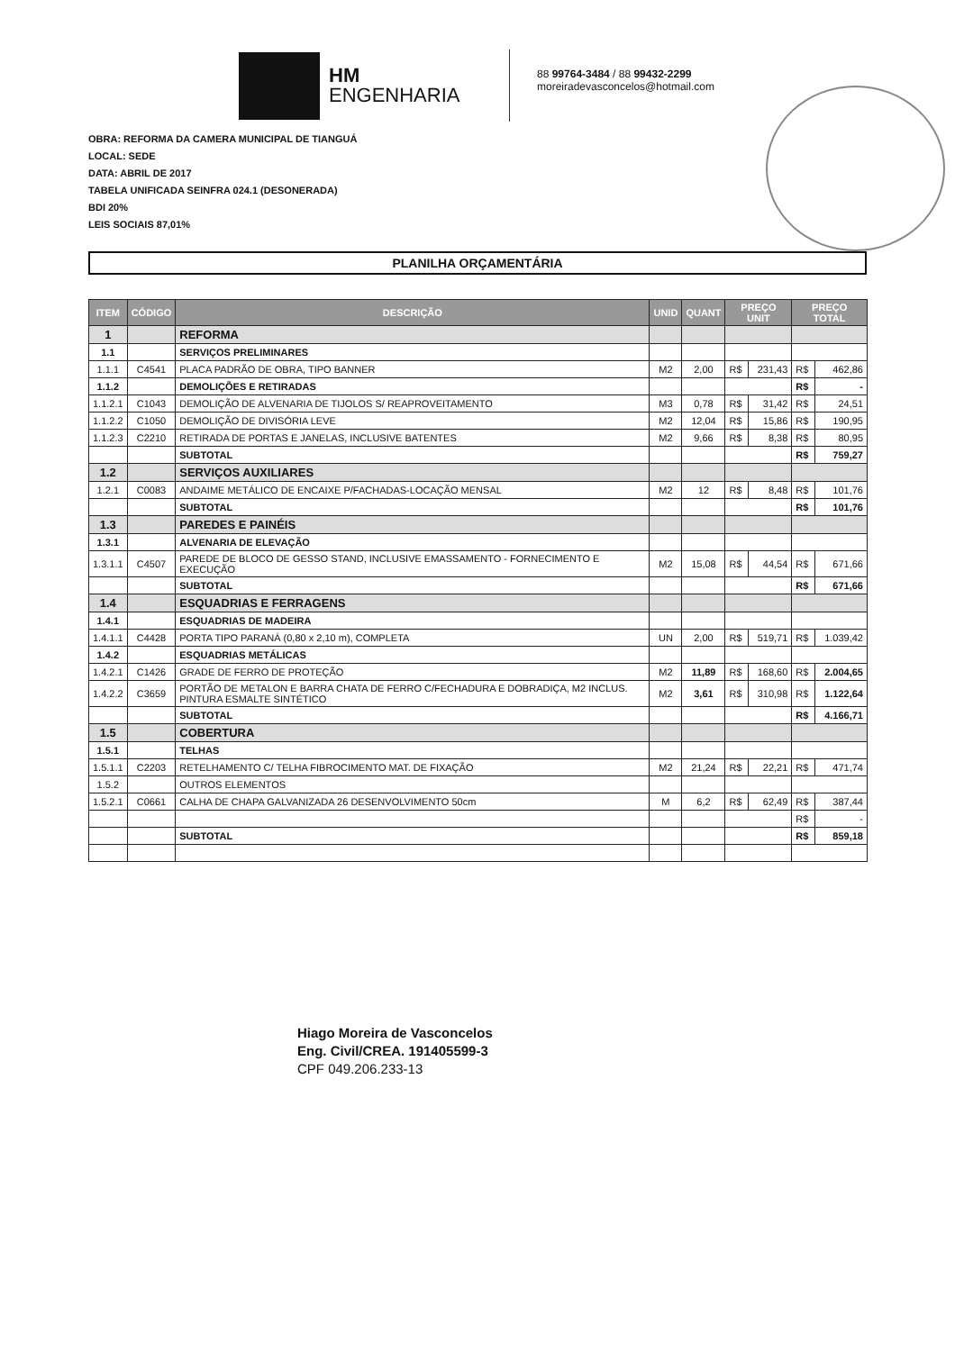HM
ENGENHARIA
88 99764-3484 / 88 99432-2299
moreiradevasconcelos@hotmail.com
OBRA: REFORMA DA CAMERA MUNICIPAL DE TIANGUÁ
LOCAL: SEDE
DATA: ABRIL DE 2017
TABELA UNIFICADA SEINFRA 024.1 (DESONERADA)
BDI 20%
LEIS SOCIAIS 87,01%
PLANILHA ORÇAMENTÁRIA
| ITEM | CÓDIGO | DESCRIÇÃO | UNID | QUANT | PREÇO UNIT | | PREÇO TOTAL | |
| --- | --- | --- | --- | --- | --- | --- | --- | --- |
| 1 | | REFORMA | | | | | | |
| 1.1 | | SERVIÇOS PRELIMINARES | | | | | | |
| 1.1.1 | C4541 | PLACA PADRÃO DE OBRA, TIPO BANNER | M2 | 2,00 | R$ | 231,43 | R$ | 462,86 |
| 1.1.2 | | DEMOLIÇÕES E RETIRADAS | | | | | R$ | - |
| 1.1.2.1 | C1043 | DEMOLIÇÃO DE ALVENARIA DE TIJOLOS S/ REAPROVEITAMENTO | M3 | 0,78 | R$ | 31,42 | R$ | 24,51 |
| 1.1.2.2 | C1050 | DEMOLIÇÃO DE DIVISÓRIA LEVE | M2 | 12,04 | R$ | 15,86 | R$ | 190,95 |
| 1.1.2.3 | C2210 | RETIRADA DE PORTAS E JANELAS, INCLUSIVE BATENTES | M2 | 9,66 | R$ | 8,38 | R$ | 80,95 |
| | | SUBTOTAL | | | | | R$ | 759,27 |
| 1.2 | | SERVIÇOS AUXILIARES | | | | | | |
| 1.2.1 | C0083 | ANDAIME METÁLICO DE ENCAIXE P/FACHADAS-LOCAÇÃO MENSAL | M2 | 12 | R$ | 8,48 | R$ | 101,76 |
| | | SUBTOTAL | | | | | R$ | 101,76 |
| 1.3 | | PAREDES E PAINÉIS | | | | | | |
| 1.3.1 | | ALVENARIA DE ELEVAÇÃO | | | | | | |
| 1.3.1.1 | C4507 | PAREDE DE BLOCO DE GESSO STAND, INCLUSIVE EMASSAMENTO - FORNECIMENTO E EXECUÇÃO | M2 | 15,08 | R$ | 44,54 | R$ | 671,66 |
| | | SUBTOTAL | | | | | R$ | 671,66 |
| 1.4 | | ESQUADRIAS E FERRAGENS | | | | | | |
| 1.4.1 | | ESQUADRIAS DE MADEIRA | | | | | | |
| 1.4.1.1 | C4428 | PORTA TIPO PARANÁ (0,80 x 2,10 m), COMPLETA | UN | 2,00 | R$ | 519,71 | R$ | 1.039,42 |
| 1.4.2 | | ESQUADRIAS METÁLICAS | | | | | | |
| 1.4.2.1 | C1426 | GRADE DE FERRO DE PROTEÇÃO | M2 | 11,89 | R$ | 168,60 | R$ | 2.004,65 |
| 1.4.2.2 | C3659 | PORTÃO DE METALON E BARRA CHATA DE FERRO C/FECHADURA E DOBRADIÇA, M2 INCLUS. PINTURA ESMALTE SINTÉTICO | M2 | 3,61 | R$ | 310,98 | R$ | 1.122,64 |
| | | SUBTOTAL | | | | | R$ | 4.166,71 |
| 1.5 | | COBERTURA | | | | | | |
| 1.5.1 | | TELHAS | | | | | | |
| 1.5.1.1 | C2203 | RETELHAMENTO C/ TELHA FIBROCIMENTO MAT. DE FIXAÇÃO | M2 | 21,24 | R$ | 22,21 | R$ | 471,74 |
| 1.5.2 | | OUTROS ELEMENTOS | | | | | | |
| 1.5.2.1 | C0661 | CALHA DE CHAPA GALVANIZADA 26 DESENVOLVIMENTO 50cm | M | 6,2 | R$ | 62,49 | R$ | 387,44 |
| | | | | | | | R$ | - |
| | | SUBTOTAL | | | | | R$ | 859,18 |
Hiago Moreira de Vasconcelos
Eng. Civil/CREA. 191405599-3
CPF 049.206.233-13